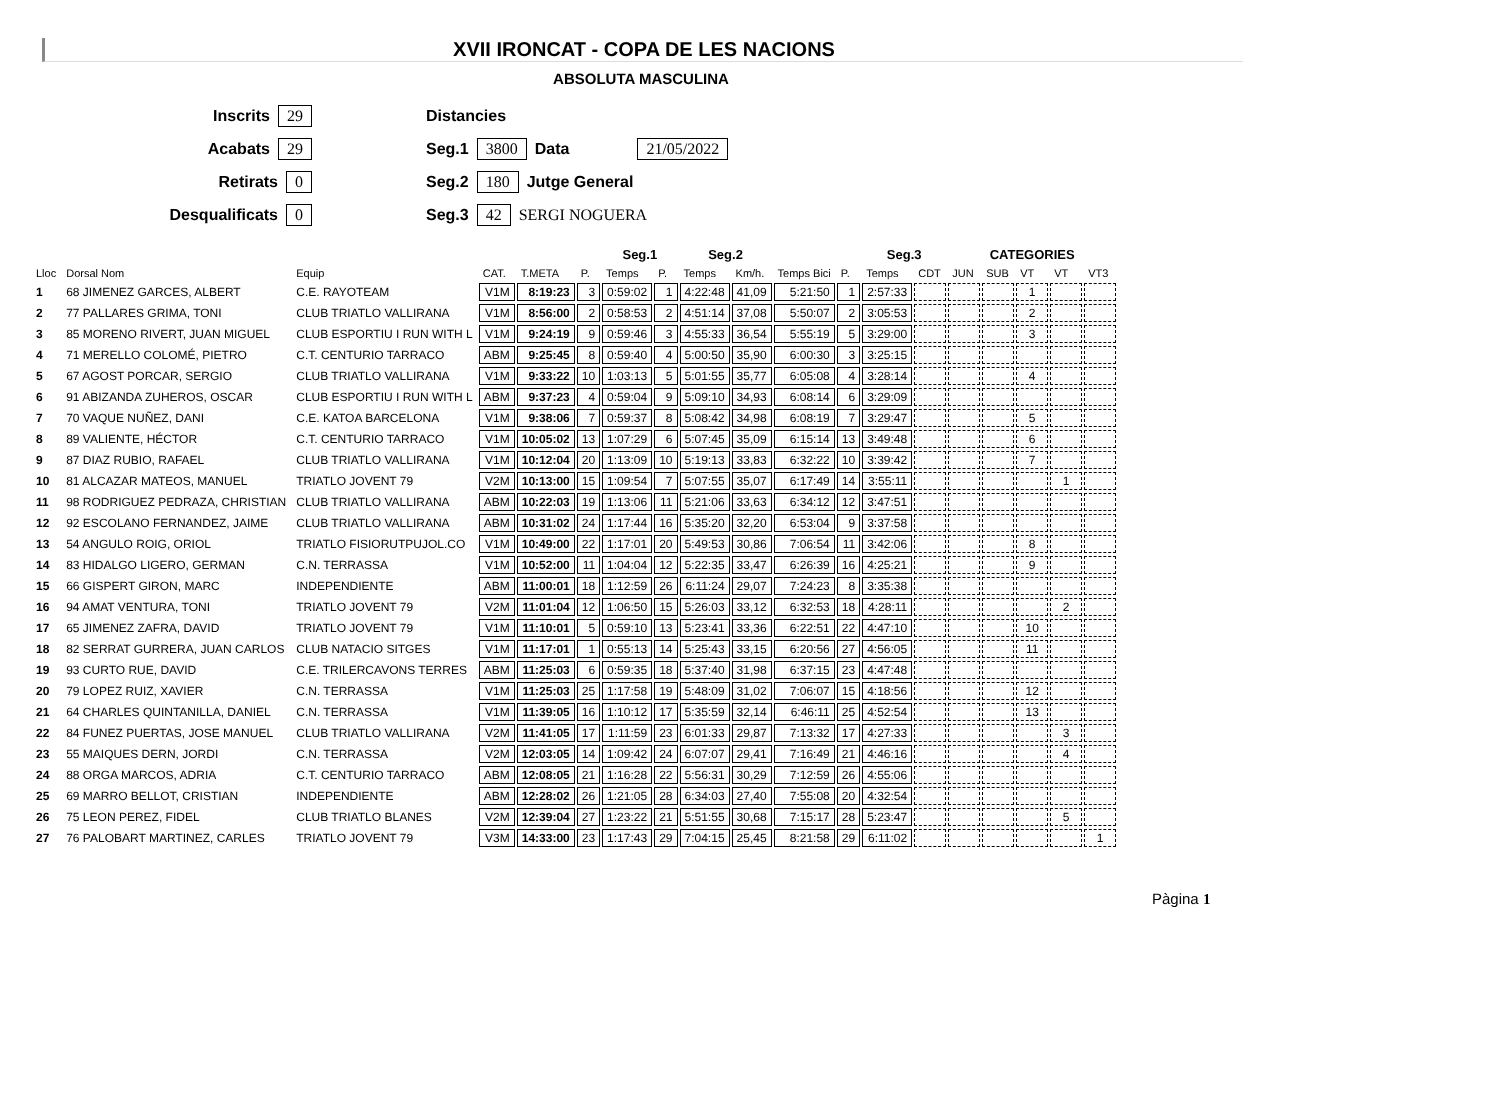XVII IRONCAT - COPA DE LES NACIONS
ABSOLUTA MASCULINA
Inscrits 29
Acabats 29
Retirats 0
Desqualificats 0
Distancies
Seg.1 3800 Data 21/05/2022
Seg.2 180 Jutge General
Seg.3 42 SERGI NOGUERA
| | | | | | | Seg.1 | | Seg.2 | | | | Seg.3 | | CATEGORIES | | | | |
| --- | --- | --- | --- | --- | --- | --- | --- | --- | --- | --- | --- | --- | --- | --- | --- | --- | --- | --- |
| Lloc | Dorsal Nom | Equip | CAT. | T.META | P. | Temps | P. | Temps | Km/h. | Temps Bici | P. | Temps | CDT | JUN | SUB | VT | VT | VT3 |
| 1 | 68 JIMENEZ GARCES, ALBERT | C.E. RAYOTEAM | V1M | 8:19:23 | 3 | 0:59:02 | 1 | 4:22:48 | 41,09 | 5:21:50 | 1 | 2:57:33 | | | | 1 | | |
| 2 | 77 PALLARES GRIMA, TONI | CLUB TRIATLO VALLIRANA | V1M | 8:56:00 | 2 | 0:58:53 | 2 | 4:51:14 | 37,08 | 5:50:07 | 2 | 3:05:53 | | | | 2 | | |
| 3 | 85 MORENO RIVERT, JUAN MIGUEL | CLUB ESPORTIU I RUN WITH L | V1M | 9:24:19 | 9 | 0:59:46 | 3 | 4:55:33 | 36,54 | 5:55:19 | 5 | 3:29:00 | | | | 3 | | |
| 4 | 71 MERELLO COLOMÉ, PIETRO | C.T. CENTURIO TARRACO | ABM | 9:25:45 | 8 | 0:59:40 | 4 | 5:00:50 | 35,90 | 6:00:30 | 3 | 3:25:15 | | | | | | |
| 5 | 67 AGOST PORCAR, SERGIO | CLUB TRIATLO VALLIRANA | V1M | 9:33:22 | 10 | 1:03:13 | 5 | 5:01:55 | 35,77 | 6:05:08 | 4 | 3:28:14 | | | | 4 | | |
| 6 | 91 ABIZANDA ZUHEROS, OSCAR | CLUB ESPORTIU I RUN WITH L | ABM | 9:37:23 | 4 | 0:59:04 | 9 | 5:09:10 | 34,93 | 6:08:14 | 6 | 3:29:09 | | | | | | |
| 7 | 70 VAQUE NUÑEZ, DANI | C.E. KATOA BARCELONA | V1M | 9:38:06 | 7 | 0:59:37 | 8 | 5:08:42 | 34,98 | 6:08:19 | 7 | 3:29:47 | | | | 5 | | |
| 8 | 89 VALIENTE, HÉCTOR | C.T. CENTURIO TARRACO | V1M | 10:05:02 | 13 | 1:07:29 | 6 | 5:07:45 | 35,09 | 6:15:14 | 13 | 3:49:48 | | | | 6 | | |
| 9 | 87 DIAZ RUBIO, RAFAEL | CLUB TRIATLO VALLIRANA | V1M | 10:12:04 | 20 | 1:13:09 | 10 | 5:19:13 | 33,83 | 6:32:22 | 10 | 3:39:42 | | | | 7 | | |
| 10 | 81 ALCAZAR MATEOS, MANUEL | TRIATLO JOVENT 79 | V2M | 10:13:00 | 15 | 1:09:54 | 7 | 5:07:55 | 35,07 | 6:17:49 | 14 | 3:55:11 | | | | | 1 | |
| 11 | 98 RODRIGUEZ PEDRAZA, CHRISTIAN | CLUB TRIATLO VALLIRANA | ABM | 10:22:03 | 19 | 1:13:06 | 11 | 5:21:06 | 33,63 | 6:34:12 | 12 | 3:47:51 | | | | | | |
| 12 | 92 ESCOLANO FERNANDEZ, JAIME | CLUB TRIATLO VALLIRANA | ABM | 10:31:02 | 24 | 1:17:44 | 16 | 5:35:20 | 32,20 | 6:53:04 | 9 | 3:37:58 | | | | | | |
| 13 | 54 ANGULO ROIG, ORIOL | TRIATLO FISIORUTPUJOL.CO | V1M | 10:49:00 | 22 | 1:17:01 | 20 | 5:49:53 | 30,86 | 7:06:54 | 11 | 3:42:06 | | | | 8 | | |
| 14 | 83 HIDALGO LIGERO, GERMAN | C.N. TERRASSA | V1M | 10:52:00 | 11 | 1:04:04 | 12 | 5:22:35 | 33,47 | 6:26:39 | 16 | 4:25:21 | | | | 9 | | |
| 15 | 66 GISPERT GIRON, MARC | INDEPENDIENTE | ABM | 11:00:01 | 18 | 1:12:59 | 26 | 6:11:24 | 29,07 | 7:24:23 | 8 | 3:35:38 | | | | | | |
| 16 | 94 AMAT VENTURA, TONI | TRIATLO JOVENT 79 | V2M | 11:01:04 | 12 | 1:06:50 | 15 | 5:26:03 | 33,12 | 6:32:53 | 18 | 4:28:11 | | | | | 2 | |
| 17 | 65 JIMENEZ ZAFRA, DAVID | TRIATLO JOVENT 79 | V1M | 11:10:01 | 5 | 0:59:10 | 13 | 5:23:41 | 33,36 | 6:22:51 | 22 | 4:47:10 | | | | 10 | | |
| 18 | 82 SERRAT GURRERA, JUAN CARLOS | CLUB NATACIO SITGES | V1M | 11:17:01 | 1 | 0:55:13 | 14 | 5:25:43 | 33,15 | 6:20:56 | 27 | 4:56:05 | | | | 11 | | |
| 19 | 93 CURTO RUE, DAVID | C.E. TRILERCAVONS TERRES | ABM | 11:25:03 | 6 | 0:59:35 | 18 | 5:37:40 | 31,98 | 6:37:15 | 23 | 4:47:48 | | | | | | |
| 20 | 79 LOPEZ RUIZ, XAVIER | C.N. TERRASSA | V1M | 11:25:03 | 25 | 1:17:58 | 19 | 5:48:09 | 31,02 | 7:06:07 | 15 | 4:18:56 | | | | 12 | | |
| 21 | 64 CHARLES QUINTANILLA, DANIEL | C.N. TERRASSA | V1M | 11:39:05 | 16 | 1:10:12 | 17 | 5:35:59 | 32,14 | 6:46:11 | 25 | 4:52:54 | | | | 13 | | |
| 22 | 84 FUNEZ PUERTAS, JOSE MANUEL | CLUB TRIATLO VALLIRANA | V2M | 11:41:05 | 17 | 1:11:59 | 23 | 6:01:33 | 29,87 | 7:13:32 | 17 | 4:27:33 | | | | | 3 | |
| 23 | 55 MAIQUES DERN, JORDI | C.N. TERRASSA | V2M | 12:03:05 | 14 | 1:09:42 | 24 | 6:07:07 | 29,41 | 7:16:49 | 21 | 4:46:16 | | | | | 4 | |
| 24 | 88 ORGA MARCOS, ADRIA | C.T. CENTURIO TARRACO | ABM | 12:08:05 | 21 | 1:16:28 | 22 | 5:56:31 | 30,29 | 7:12:59 | 26 | 4:55:06 | | | | | | |
| 25 | 69 MARRO BELLOT, CRISTIAN | INDEPENDIENTE | ABM | 12:28:02 | 26 | 1:21:05 | 28 | 6:34:03 | 27,40 | 7:55:08 | 20 | 4:32:54 | | | | | | |
| 26 | 75 LEON PEREZ, FIDEL | CLUB TRIATLO BLANES | V2M | 12:39:04 | 27 | 1:23:22 | 21 | 5:51:55 | 30,68 | 7:15:17 | 28 | 5:23:47 | | | | | 5 | |
| 27 | 76 PALOBART MARTINEZ, CARLES | TRIATLO JOVENT 79 | V3M | 14:33:00 | 23 | 1:17:43 | 29 | 7:04:15 | 25,45 | 8:21:58 | 29 | 6:11:02 | | | | | | 1 |
Pàgina 1